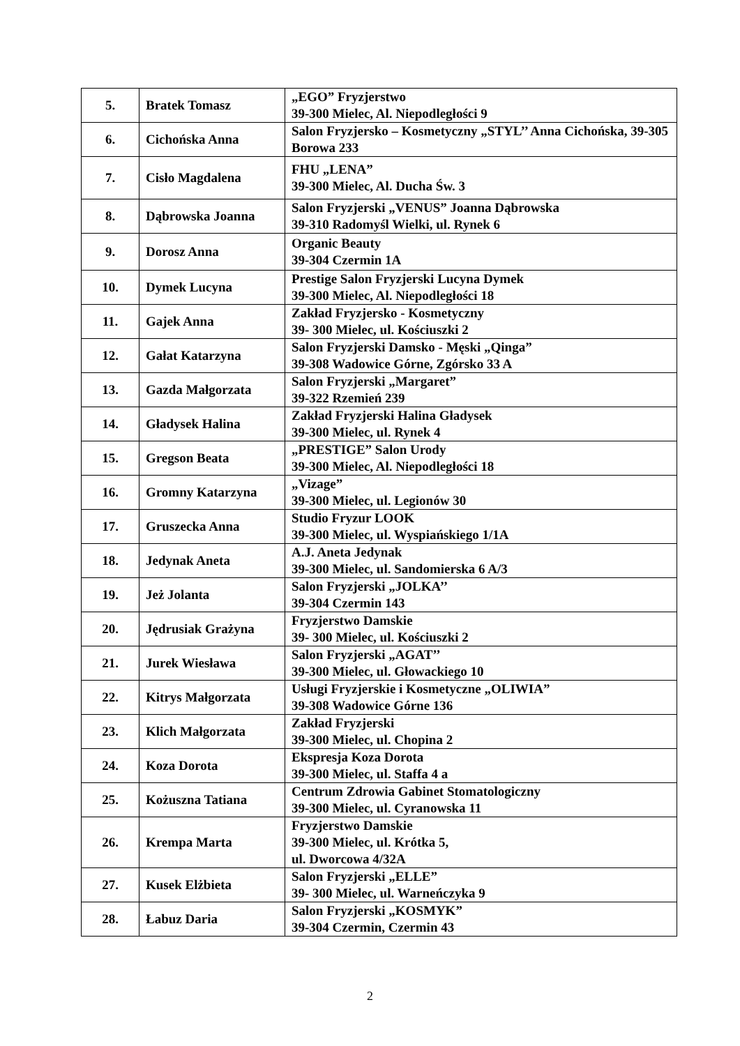| 5. | Bratek Tomasz | „EGO” Fryzjerstwo 39-300 Mielec, Al. Niepodległości 9 |
| 6. | Cichońska Anna | Salon Fryzjersko – Kosmetyczny „STYL’’ Anna Cichońska, 39-305 Borowa 233 |
| 7. | Cisło Magdalena | FHU „LENA” 39-300 Mielec, Al. Ducha Św. 3 |
| 8. | Dąbrowska Joanna | Salon Fryzjerski „VENUS” Joanna Dąbrowska 39-310 Radomyśl Wielki, ul. Rynek 6 |
| 9. | Dorosz Anna | Organic Beauty 39-304 Czermin 1A |
| 10. | Dymek Lucyna | Prestige Salon Fryzjerski Lucyna Dymek 39-300 Mielec, Al. Niepodległości 18 |
| 11. | Gajek Anna | Zakład Fryzjersko - Kosmetyczny 39- 300 Mielec, ul. Kościuszki 2 |
| 12. | Gałat Katarzyna | Salon Fryzjerski Damsko - Męski „Qinga” 39-308 Wadowice Górne, Zgórsko 33 A |
| 13. | Gazda Małgorzata | Salon Fryzjerski „Margaret” 39-322 Rzemień 239 |
| 14. | Gładysek Halina | Zakład Fryzjerski Halina Gładysek 39-300 Mielec, ul. Rynek 4 |
| 15. | Gregson Beata | „PRESTIGE” Salon Urody 39-300 Mielec, Al. Niepodległości 18 |
| 16. | Gromny Katarzyna | „Vizage” 39-300 Mielec, ul. Legionów 30 |
| 17. | Gruszecka Anna | Studio Fryzur LOOK 39-300 Mielec, ul. Wyspiańskiego 1/1A |
| 18. | Jedynak Aneta | A.J. Aneta Jedynak 39-300 Mielec, ul. Sandomierska 6 A/3 |
| 19. | Jeż Jolanta | Salon Fryzjerski „JOLKA’’ 39-304 Czermin 143 |
| 20. | Jędrusiak Grażyna | Fryzjerstwo Damskie 39- 300 Mielec, ul. Kościuszki 2 |
| 21. | Jurek Wiesława | Salon Fryzjerski „AGAT’’ 39-300 Mielec, ul. Głowackiego 10 |
| 22. | Kitrys Małgorzata | Usługi Fryzjerskie i Kosmetyczne „OLIWIA” 39-308 Wadowice Górne 136 |
| 23. | Klich Małgorzata | Zakład Fryzjerski 39-300 Mielec, ul. Chopina 2 |
| 24. | Koza Dorota | Ekspresja Koza Dorota 39-300 Mielec, ul. Staffa 4 a |
| 25. | Kożuszna Tatiana | Centrum Zdrowia Gabinet Stomatologiczny 39-300 Mielec, ul. Cyranowska 11 |
| 26. | Krempa Marta | Fryzjerstwo Damskie 39-300 Mielec, ul. Krótka 5, ul. Dworcowa 4/32A |
| 27. | Kusek Elżbieta | Salon Fryzjerski „ELLE” 39- 300 Mielec, ul. Warneńczyka 9 |
| 28. | Łabuz Daria | Salon Fryzjerski „KOSMYK” 39-304 Czermin, Czermin 43 |
2